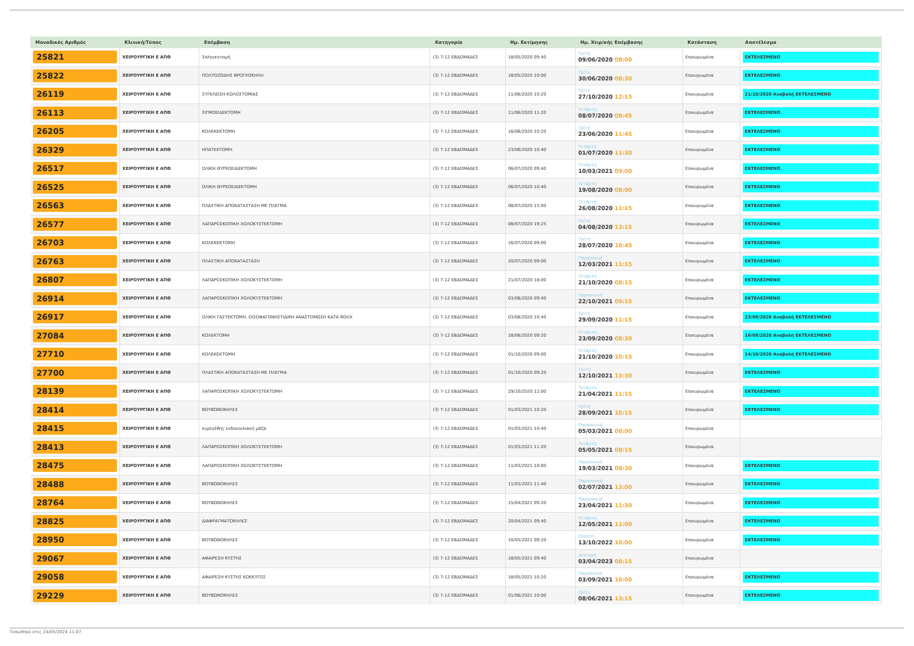| Μοναδικός Αριθμός | Κλινική/Τύπος | Επέμβαση | Κατηγορία | Ημ. Εκτίμησης | Ημ. Χειρ/κής Επέμβασης | Κατάσταση | Αποτέλεσμα |
| --- | --- | --- | --- | --- | --- | --- | --- |
| 25821 | ΧΕΙΡΟΥΡΓΙΚΗ Ε ΑΠΘ | Σπληνεκτομή | (3) 7-12 ΕΒΔΟΜΑΔΕΣ | 18/05/2020 09:40 | Τρίτη 09/06/2020 08:00 | Επικυρωμένα | ΕΚΤΕΛΕΣΜΕΝΟ |
| 25822 | ΧΕΙΡΟΥΡΓΙΚΗ Ε ΑΠΘ | ΠΟΛΥΟΖΩΔΗΣ ΒΡΟΓΧΟΚΗΛΗ | (3) 7-12 ΕΒΔΟΜΑΔΕΣ | 18/05/2020 10:00 | Τρίτη 30/06/2020 08:30 | Επικυρωμένα | ΕΚΤΕΛΕΣΜΕΝΟ |
| 26119 | ΧΕΙΡΟΥΡΓΙΚΗ Ε ΑΠΘ | ΣΥΓΚΛΕΙΣΗ ΚΟΛΟΣΤΟΜΙΑΣ | (3) 7-12 ΕΒΔΟΜΑΔΕΣ | 11/06/2020 10:20 | Τρίτη 27/10/2020 12:15 | Επικυρωμένα | 21/10/2020 Αναβολή ΕΚΤΕΛΕΣΜΕΝΟ |
| 26113 | ΧΕΙΡΟΥΡΓΙΚΗ Ε ΑΠΘ | ΣΙΓΜΟΕΙΔΕΚΤΟΜΗ | (3) 7-12 ΕΒΔΟΜΑΔΕΣ | 11/06/2020 11:20 | Τετάρτη 08/07/2020 08:45 | Επικυρωμένα | ΕΚΤΕΛΕΣΜΕΝΟ |
| 26205 | ΧΕΙΡΟΥΡΓΙΚΗ Ε ΑΠΘ | ΚΟΛΕΚΕΚΤΟΜΗ | (3) 7-12 ΕΒΔΟΜΑΔΕΣ | 16/06/2020 10:20 | Τρίτη 23/06/2020 11:45 | Επικυρωμένα | ΕΚΤΕΛΕΣΜΕΝΟ |
| 26329 | ΧΕΙΡΟΥΡΓΙΚΗ Ε ΑΠΘ | ΗΠΑΤΕΚΤΟΜΗ | (3) 7-12 ΕΒΔΟΜΑΔΕΣ | 23/06/2020 10:40 | Τετάρτη 01/07/2020 11:30 | Επικυρωμένα | ΕΚΤΕΛΕΣΜΕΝΟ |
| 26517 | ΧΕΙΡΟΥΡΓΙΚΗ Ε ΑΠΘ | ΟΛΙΚΗ ΘΥΡΕΟΕΙΔΕΚΤΟΜΗ | (3) 7-12 ΕΒΔΟΜΑΔΕΣ | 06/07/2020 09:40 | Τετάρτη 10/03/2021 09:00 | Επικυρωμένα | ΕΚΤΕΛΕΣΜΕΝΟ |
| 26525 | ΧΕΙΡΟΥΡΓΙΚΗ Ε ΑΠΘ | ΟΛΙΚΗ ΘΥΡΕΟΕΙΔΕΚΤΟΜΗ | (3) 7-12 ΕΒΔΟΜΑΔΕΣ | 06/07/2020 10:40 | Τετάρτη 19/08/2020 08:00 | Επικυρωμένα | ΕΚΤΕΛΕΣΜΕΝΟ |
| 26563 | ΧΕΙΡΟΥΡΓΙΚΗ Ε ΑΠΘ | ΠΛΑΣΤΙΚΗ ΑΠΟΚΑΤΑΣΤΑΣΗ ΜΕ ΠΛΕΓΜΑ | (3) 7-12 ΕΒΔΟΜΑΔΕΣ | 08/07/2020 15:00 | Τετάρτη 26/08/2020 11:15 | Επικυρωμένα | ΕΚΤΕΛΕΣΜΕΝΟ |
| 26577 | ΧΕΙΡΟΥΡΓΙΚΗ Ε ΑΠΘ | ΛΑΠΑΡΟΣΚΟΠΙΚΗ ΧΟΛΟΚΥΣΤΕΚΤΟΜΗ | (3) 7-12 ΕΒΔΟΜΑΔΕΣ | 08/07/2020 19:25 | Τρίτη 04/08/2020 13:15 | Επικυρωμένα | ΕΚΤΕΛΕΣΜΕΝΟ |
| 26703 | ΧΕΙΡΟΥΡΓΙΚΗ Ε ΑΠΘ | ΚΟΛΕΚΕΚΤΟΜΗ | (3) 7-12 ΕΒΔΟΜΑΔΕΣ | 16/07/2020 09:00 | Τρίτη 28/07/2020 10:45 | Επικυρωμένα | ΕΚΤΕΛΕΣΜΕΝΟ |
| 26763 | ΧΕΙΡΟΥΡΓΙΚΗ Ε ΑΠΘ | ΠΛΑΣΤΙΚΗ ΑΠΟΚΑΤΑΣΤΑΣΗ | (3) 7-12 ΕΒΔΟΜΑΔΕΣ | 20/07/2020 09:00 | Παρασκευή 12/03/2021 11:15 | Επικυρωμένα | ΕΚΤΕΛΕΣΜΕΝΟ |
| 26807 | ΧΕΙΡΟΥΡΓΙΚΗ Ε ΑΠΘ | ΛΑΠΑΡΟΣΚΟΠΙΚΗ ΧΟΛΟΚΥΣΤΕΚΤΟΜΗ | (3) 7-12 ΕΒΔΟΜΑΔΕΣ | 21/07/2020 18:00 | Τετάρτη 21/10/2020 08:15 | Επικυρωμένα | ΕΚΤΕΛΕΣΜΕΝΟ |
| 26914 | ΧΕΙΡΟΥΡΓΙΚΗ Ε ΑΠΘ | ΛΑΠΑΡΟΣΚΟΠΙΚΗ ΧΟΛΟΚΥΣΤΕΚΤΟΜΗ | (3) 7-12 ΕΒΔΟΜΑΔΕΣ | 03/08/2020 09:40 | Παρασκευή 22/10/2021 09:15 | Επικυρωμένα | ΕΚΤΕΛΕΣΜΕΝΟ |
| 26917 | ΧΕΙΡΟΥΡΓΙΚΗ Ε ΑΠΘ | ΟΛΙΚΗ ΓΑΣΤΕΚΤΟΜΗ, ΟΙΣΟΦΑΓΟΝΗΣΤΙΔΙΚΗ ΑΝΑΣΤΟΜΩΣΗ ΚΑΤΑ ROUX | (3) 7-12 ΕΒΔΟΜΑΔΕΣ | 03/08/2020 10:40 | Τρίτη 29/09/2020 11:15 | Επικυρωμένα | 23/09/2020 Αναβολή ΕΚΤΕΛΕΣΜΕΝΟ |
| 27084 | ΧΕΙΡΟΥΡΓΙΚΗ Ε ΑΠΘ | ΚΟΛΕΚΤΟΜΗ | (3) 7-12 ΕΒΔΟΜΑΔΕΣ | 18/08/2020 09:20 | Τετάρτη 23/09/2020 08:30 | Επικυρωμένα | 16/09/2020 Αναβολή ΕΚΤΕΛΕΣΜΕΝΟ |
| 27710 | ΧΕΙΡΟΥΡΓΙΚΗ Ε ΑΠΘ | ΚΟΛΕΚΕΚΤΟΜΗ | (3) 7-12 ΕΒΔΟΜΑΔΕΣ | 01/10/2020 09:00 | Τετάρτη 21/10/2020 10:15 | Επικυρωμένα | 14/10/2020 Αναβολή ΕΚΤΕΛΕΣΜΕΝΟ |
| 27700 | ΧΕΙΡΟΥΡΓΙΚΗ Ε ΑΠΘ | ΠΛΑΣΤΙΚΗ ΑΠΟΚΑΤΑΣΤΑΣΗ ΜΕ ΠΛΕΓΜΑ | (3) 7-12 ΕΒΔΟΜΑΔΕΣ | 01/10/2020 09:20 | Τρίτη 12/10/2021 13:30 | Επικυρωμένα | ΕΚΤΕΛΕΣΜΕΝΟ |
| 28139 | ΧΕΙΡΟΥΡΓΙΚΗ Ε ΑΠΘ | ΛΑΠΑΡΟΣΚΟΠΙΚΗ ΧΟΛΟΚΥΣΤΕΚΤΟΜΗ | (3) 7-12 ΕΒΔΟΜΑΔΕΣ | 29/10/2020 12:00 | Τετάρτη 21/04/2021 11:15 | Επικυρωμένα | ΕΚΤΕΛΕΣΜΕΝΟ |
| 28414 | ΧΕΙΡΟΥΡΓΙΚΗ Ε ΑΠΘ | ΒΟΥΒΩΝΟΚΗΛΕΣ | (3) 7-12 ΕΒΔΟΜΑΔΕΣ | 01/03/2021 10:20 | Τρίτη 28/09/2021 10:15 | Επικυρωμένα | ΕΚΤΕΛΕΣΜΕΝΟ |
| 28415 | ΧΕΙΡΟΥΡΓΙΚΗ Ε ΑΠΘ | ευμεγέθης ενδοκοιλιακή μάζα | (3) 7-12 ΕΒΔΟΜΑΔΕΣ | 01/03/2021 10:40 | Παρασκευή 05/03/2021 08:00 | Επικυρωμένα | |
| 28413 | ΧΕΙΡΟΥΡΓΙΚΗ Ε ΑΠΘ | ΛΑΠΑΡΟΣΚΟΠΙΚΗ ΧΟΛΟΚΥΣΤΕΚΤΟΜΗ | (3) 7-12 ΕΒΔΟΜΑΔΕΣ | 01/03/2021 11:20 | Τετάρτη 05/05/2021 08:15 | Επικυρωμένα | |
| 28475 | ΧΕΙΡΟΥΡΓΙΚΗ Ε ΑΠΘ | ΛΑΠΑΡΟΣΚΟΠΙΚΗ ΧΟΛΟΚΥΣΤΕΚΤΟΜΗ | (3) 7-12 ΕΒΔΟΜΑΔΕΣ | 11/03/2021 10:00 | Παρασκευή 19/03/2021 08:30 | Επικυρωμένα | ΕΚΤΕΛΕΣΜΕΝΟ |
| 28488 | ΧΕΙΡΟΥΡΓΙΚΗ Ε ΑΠΘ | ΒΟΥΒΩΝΟΚΗΛΕΣ | (3) 7-12 ΕΒΔΟΜΑΔΕΣ | 11/03/2021 11:40 | Παρασκευή 02/07/2021 13:00 | Επικυρωμένα | ΕΚΤΕΛΕΣΜΕΝΟ |
| 28764 | ΧΕΙΡΟΥΡΓΙΚΗ Ε ΑΠΘ | ΒΟΥΒΩΝΟΚΗΛΕΣ | (3) 7-12 ΕΒΔΟΜΑΔΕΣ | 15/04/2021 09:20 | Παρασκευή 23/04/2021 11:30 | Επικυρωμένα | ΕΚΤΕΛΕΣΜΕΝΟ |
| 28825 | ΧΕΙΡΟΥΡΓΙΚΗ Ε ΑΠΘ | ΔΙΑΦΡΑΓΜΑΤΟΚΗΛΕΣ | (3) 7-12 ΕΒΔΟΜΑΔΕΣ | 20/04/2021 09:40 | Τετάρτη 12/05/2021 11:00 | Επικυρωμένα | ΕΚΤΕΛΕΣΜΕΝΟ |
| 28950 | ΧΕΙΡΟΥΡΓΙΚΗ Ε ΑΠΘ | ΒΟΥΒΩΝΟΚΗΛΕΣ | (3) 7-12 ΕΒΔΟΜΑΔΕΣ | 10/05/2021 09:20 | Πέμπτη 13/10/2022 10:00 | Επικυρωμένα | ΕΚΤΕΛΕΣΜΕΝΟ |
| 29067 | ΧΕΙΡΟΥΡΓΙΚΗ Ε ΑΠΘ | ΑΦΑΙΡΕΣΗ ΚΥΣΤΗΣ | (3) 7-12 ΕΒΔΟΜΑΔΕΣ | 18/05/2021 09:40 | Δευτέρα 03/04/2023 08:15 | Επικυρωμένα | |
| 29058 | ΧΕΙΡΟΥΡΓΙΚΗ Ε ΑΠΘ | ΑΦΑΙΡΕΣΗ ΚΥΣΤΗΣ ΚΟΚΚΥΓΟΣ | (3) 7-12 ΕΒΔΟΜΑΔΕΣ | 18/05/2021 10:20 | Παρασκευή 03/09/2021 10:00 | Επικυρωμένα | ΕΚΤΕΛΕΣΜΕΝΟ |
| 29229 | ΧΕΙΡΟΥΡΓΙΚΗ Ε ΑΠΘ | ΒΟΥΒΩΝΟΚΗΛΕΣ | (3) 7-12 ΕΒΔΟΜΑΔΕΣ | 01/06/2021 10:00 | Τρίτη 08/06/2021 13:15 | Επικυρωμένα | ΕΚΤΕΛΕΣΜΕΝΟ |
Τυπώθηκε στις 24/05/2024 11:07